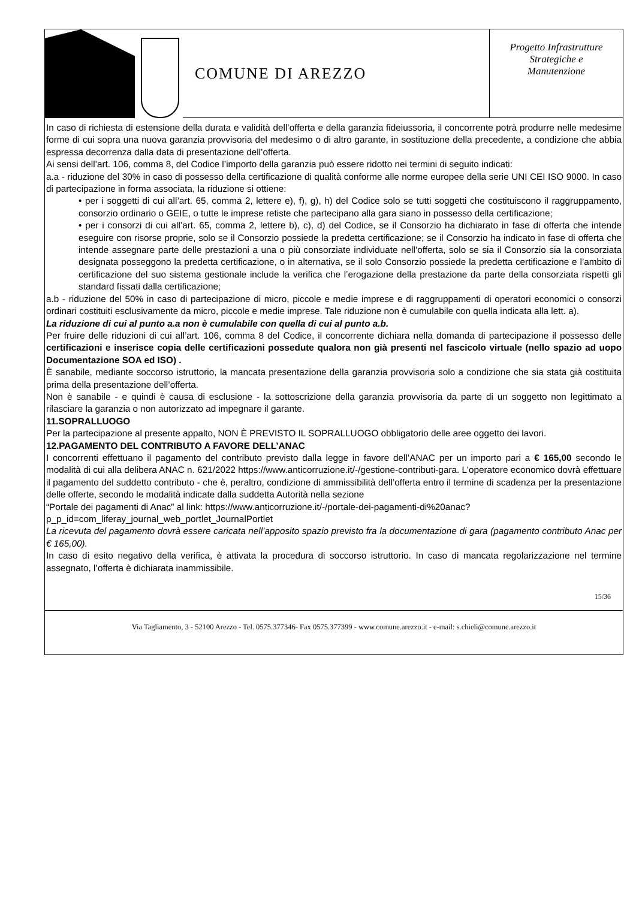COMUNE DI AREZZO
Progetto Infrastrutture
Strategiche e
Manutenzione
In caso di richiesta di estensione della durata e validità dell’offerta e della garanzia fideiussoria, il concorrente potrà produrre nelle medesime forme di cui sopra una nuova garanzia provvisoria del medesimo o di altro garante, in sostituzione della precedente, a condizione che abbia espressa decorrenza dalla data di presentazione dell’offerta.
Ai sensi dell’art. 106, comma 8, del Codice l’importo della garanzia può essere ridotto nei termini di seguito indicati:
a.a - riduzione del 30% in caso di possesso della certificazione di qualità conforme alle norme europee della serie UNI CEI ISO 9000. In caso di partecipazione in forma associata, la riduzione si ottiene:
• per i soggetti di cui all’art. 65, comma 2, lettere e), f), g), h) del Codice solo se tutti soggetti che costituiscono il raggruppamento, consorzio ordinario o GEIE, o tutte le imprese retiste che partecipano alla gara siano in possesso della certificazione;
• per i consorzi di cui all’art. 65, comma 2, lettere b), c), d) del Codice, se il Consorzio ha dichiarato in fase di offerta che intende eseguire con risorse proprie, solo se il Consorzio possiede la predetta certificazione; se il Consorzio ha indicato in fase di offerta che intende assegnare parte delle prestazioni a una o più consorziate individuate nell’offerta, solo se sia il Consorzio sia la consorziata designata posseggono la predetta certificazione, o in alternativa, se il solo Consorzio possiede la predetta certificazione e l’ambito di certificazione del suo sistema gestionale include la verifica che l’erogazione della prestazione da parte della consorziata rispetti gli standard fissati dalla certificazione;
a.b - riduzione del 50% in caso di partecipazione di micro, piccole e medie imprese e di raggruppamenti di operatori economici o consorzi ordinari costituiti esclusivamente da micro, piccole e medie imprese. Tale riduzione non è cumulabile con quella indicata alla lett. a).
La riduzione di cui al punto a.a non è cumulabile con quella di cui al punto a.b.
Per fruire delle riduzioni di cui all’art. 106, comma 8 del Codice, il concorrente dichiara nella domanda di partecipazione il possesso delle certificazioni e inserisce copia delle certificazioni possedute qualora non già presenti nel fascicolo virtuale (nello spazio ad uopo Documentazione SOA ed ISO) .
È sanabile, mediante soccorso istruttorio, la mancata presentazione della garanzia provvisoria solo a condizione che sia stata già costituita prima della presentazione dell’offerta.
Non è sanabile - e quindi è causa di esclusione - la sottoscrizione della garanzia provvisoria da parte di un soggetto non legittimato a rilasciare la garanzia o non autorizzato ad impegnare il garante.
11.SOPRALLUOGO
Per la partecipazione al presente appalto, NON È PREVISTO IL SOPRALLUOGO obbligatorio delle aree oggetto dei lavori.
12.PAGAMENTO DEL CONTRIBUTO A FAVORE DELL’ANAC
I concorrenti effettuano il pagamento del contributo previsto dalla legge in favore dell’ANAC per un importo pari a € 165,00 secondo le modalità di cui alla delibera ANAC n. 621/2022 https://www.anticorruzione.it/-/gestione-contributi-gara. L'operatore economico dovrà effettuare il pagamento del suddetto contributo - che è, peraltro, condizione di ammissibilità dell’offerta entro il termine di scadenza per la presentazione delle offerte, secondo le modalità indicate dalla suddetta Autorità nella sezione
“Portale dei pagamenti di Anac” al link: https://www.anticorruzione.it/-/portale-dei-pagamenti-di%20anac? p_p_id=com_liferay_journal_web_portlet_JournalPortlet
La ricevuta del pagamento dovrà essere caricata nell’apposito spazio previsto fra la documentazione di gara (pagamento contributo Anac per € 165,00).
In caso di esito negativo della verifica, è attivata la procedura di soccorso istruttorio. In caso di mancata regolarizzazione nel termine assegnato, l’offerta è dichiarata inammissibile.
15/36
Via Tagliamento, 3 - 52100 Arezzo - Tel. 0575.377346- Fax 0575.377399 - www.comune.arezzo.it - e-mail: s.chieli@comune.arezzo.it